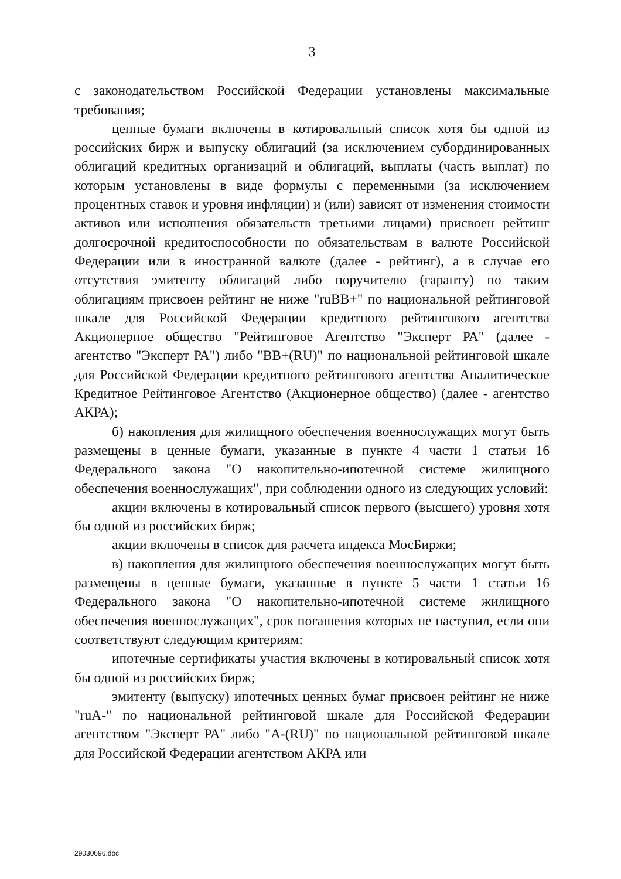3
с законодательством Российской Федерации установлены максимальные требования;
ценные бумаги включены в котировальный список хотя бы одной из российских бирж и выпуску облигаций (за исключением субординированных облигаций кредитных организаций и облигаций, выплаты (часть выплат) по которым установлены в виде формулы с переменными (за исключением процентных ставок и уровня инфляции) и (или) зависят от изменения стоимости активов или исполнения обязательств третьими лицами) присвоен рейтинг долгосрочной кредитоспособности по обязательствам в валюте Российской Федерации или в иностранной валюте (далее - рейтинг), а в случае его отсутствия эмитенту облигаций либо поручителю (гаранту) по таким облигациям присвоен рейтинг не ниже "ruBB+" по национальной рейтинговой шкале для Российской Федерации кредитного рейтингового агентства Акционерное общество "Рейтинговое Агентство "Эксперт РА" (далее - агентство "Эксперт РА") либо "BB+(RU)" по национальной рейтинговой шкале для Российской Федерации кредитного рейтингового агентства Аналитическое Кредитное Рейтинговое Агентство (Акционерное общество) (далее - агентство АКРА);
б) накопления для жилищного обеспечения военнослужащих могут быть размещены в ценные бумаги, указанные в пункте 4 части 1 статьи 16 Федерального закона "О накопительно-ипотечной системе жилищного обеспечения военнослужащих", при соблюдении одного из следующих условий:
акции включены в котировальный список первого (высшего) уровня хотя бы одной из российских бирж;
акции включены в список для расчета индекса МосБиржи;
в) накопления для жилищного обеспечения военнослужащих могут быть размещены в ценные бумаги, указанные в пункте 5 части 1 статьи 16 Федерального закона "О накопительно-ипотечной системе жилищного обеспечения военнослужащих", срок погашения которых не наступил, если они соответствуют следующим критериям:
ипотечные сертификаты участия включены в котировальный список хотя бы одной из российских бирж;
эмитенту (выпуску) ипотечных ценных бумаг присвоен рейтинг не ниже "ruA-" по национальной рейтинговой шкале для Российской Федерации агентством "Эксперт РА" либо "A-(RU)" по национальной рейтинговой шкале для Российской Федерации агентством АКРА или
29030696.doc